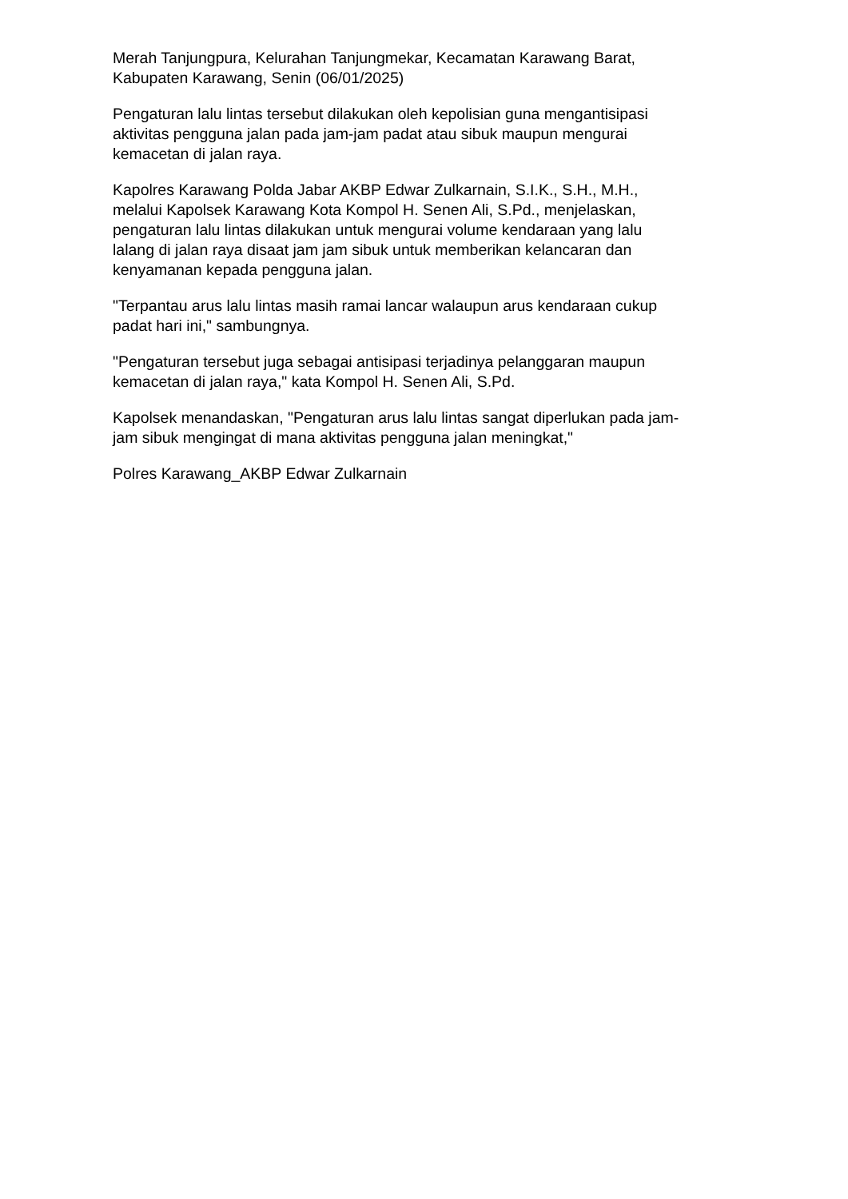Merah Tanjungpura, Kelurahan Tanjungmekar, Kecamatan Karawang Barat,
Kabupaten Karawang, Senin (06/01/2025)
Pengaturan lalu lintas tersebut dilakukan oleh kepolisian guna mengantisipasi
aktivitas pengguna jalan pada jam-jam padat atau sibuk maupun mengurai
kemacetan di jalan raya.
Kapolres Karawang Polda Jabar AKBP Edwar Zulkarnain, S.I.K., S.H., M.H.,
melalui Kapolsek Karawang Kota Kompol H. Senen Ali, S.Pd., menjelaskan,
pengaturan lalu lintas dilakukan untuk mengurai volume kendaraan yang lalu
lalang di jalan raya disaat jam jam sibuk untuk memberikan kelancaran dan
kenyamanan kepada pengguna jalan.
"Terpantau arus lalu lintas masih ramai lancar walaupun arus kendaraan cukup
padat hari ini," sambungnya.
"Pengaturan tersebut juga sebagai antisipasi terjadinya pelanggaran maupun
kemacetan di jalan raya," kata Kompol H. Senen Ali, S.Pd.
Kapolsek menandaskan, "Pengaturan arus lalu lintas sangat diperlukan pada jam-
jam sibuk mengingat di mana aktivitas pengguna jalan meningkat,"
Polres Karawang_AKBP Edwar Zulkarnain